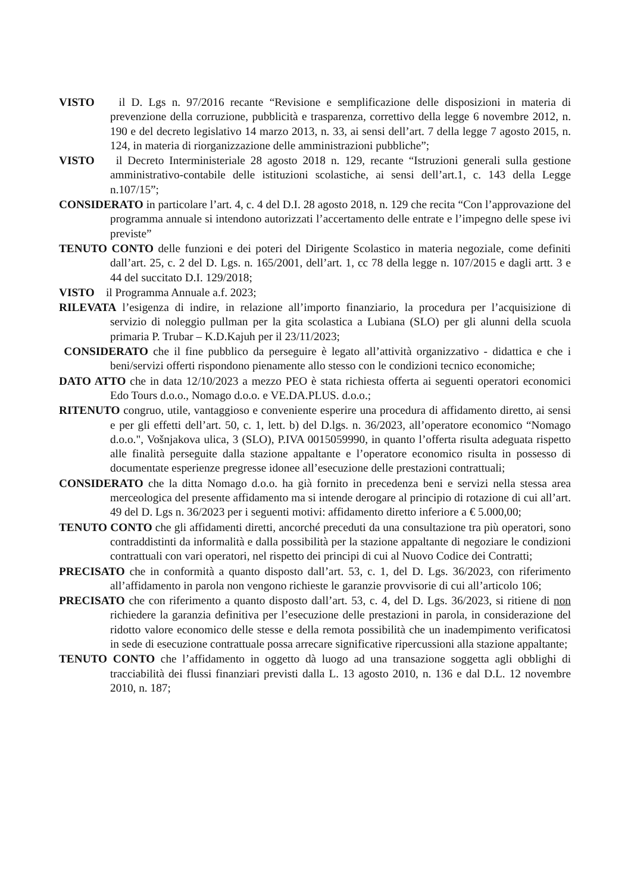VISTO il D. Lgs n. 97/2016 recante “Revisione e semplificazione delle disposizioni in materia di prevenzione della corruzione, pubblicità e trasparenza, correttivo della legge 6 novembre 2012, n. 190 e del decreto legislativo 14 marzo 2013, n. 33, ai sensi dell’art. 7 della legge 7 agosto 2015, n. 124, in materia di riorganizzazione delle amministrazioni pubbliche”;
VISTO il Decreto Interministeriale 28 agosto 2018 n. 129, recante “Istruzioni generali sulla gestione amministrativo-contabile delle istituzioni scolastiche, ai sensi dell’art.1, c. 143 della Legge n.107/15”;
CONSIDERATO in particolare l’art. 4, c. 4 del D.I. 28 agosto 2018, n. 129 che recita “Con l’approvazione del programma annuale si intendono autorizzati l’accertamento delle entrate e l’impegno delle spese ivi previste”
TENUTO CONTO delle funzioni e dei poteri del Dirigente Scolastico in materia negoziale, come definiti dall’art. 25, c. 2 del D. Lgs. n. 165/2001, dell’art. 1, cc 78 della legge n. 107/2015 e dagli artt. 3 e 44 del succitato D.I. 129/2018;
VISTO il Programma Annuale a.f. 2023;
RILEVATA l’esigenza di indire, in relazione all’importo finanziario, la procedura per l’acquisizione di servizio di noleggio pullman per la gita scolastica a Lubiana (SLO) per gli alunni della scuola primaria P. Trubar – K.D.Kajuh per il 23/11/2023;
CONSIDERATO che il fine pubblico da perseguire è legato all’attività organizzativo - didattica e che i beni/servizi offerti rispondono pienamente allo stesso con le condizioni tecnico economiche;
DATO ATTO che in data 12/10/2023 a mezzo PEO è stata richiesta offerta ai seguenti operatori economici Edo Tours d.o.o., Nomago d.o.o. e VE.DA.PLUS. d.o.o.;
RITENUTO congruo, utile, vantaggioso e conveniente esperire una procedura di affidamento diretto, ai sensi e per gli effetti dell’art. 50, c. 1, lett. b) del D.lgs. n. 36/2023, all’operatore economico “Nomago d.o.o.", Vošnjakova ulica, 3 (SLO), P.IVA 0015059990, in quanto l’offerta risulta adeguata rispetto alle finalità perseguite dalla stazione appaltante e l’operatore economico risulta in possesso di documentate esperienze pregresse idonee all’esecuzione delle prestazioni contrattuali;
CONSIDERATO che la ditta Nomago d.o.o. ha già fornito in precedenza beni e servizi nella stessa area merceologica del presente affidamento ma si intende derogare al principio di rotazione di cui all’art. 49 del D. Lgs n. 36/2023 per i seguenti motivi: affidamento diretto inferiore a € 5.000,00;
TENUTO CONTO che gli affidamenti diretti, ancorché preceduti da una consultazione tra più operatori, sono contraddistinti da informalità e dalla possibilità per la stazione appaltante di negoziare le condizioni contrattuali con vari operatori, nel rispetto dei principi di cui al Nuovo Codice dei Contratti;
PRECISATO che in conformità a quanto disposto dall’art. 53, c. 1, del D. Lgs. 36/2023, con riferimento all’affidamento in parola non vengono richieste le garanzie provvisorie di cui all’articolo 106;
PRECISATO che con riferimento a quanto disposto dall’art. 53, c. 4, del D. Lgs. 36/2023, si ritiene di non richiedere la garanzia definitiva per l’esecuzione delle prestazioni in parola, in considerazione del ridotto valore economico delle stesse e della remota possibilità che un inadempimento verificatosi in sede di esecuzione contrattuale possa arrecare significative ripercussioni alla stazione appaltante;
TENUTO CONTO che l’affidamento in oggetto dà luogo ad una transazione soggetta agli obblighi di tracciabilità dei flussi finanziari previsti dalla L. 13 agosto 2010, n. 136 e dal D.L. 12 novembre 2010, n. 187;